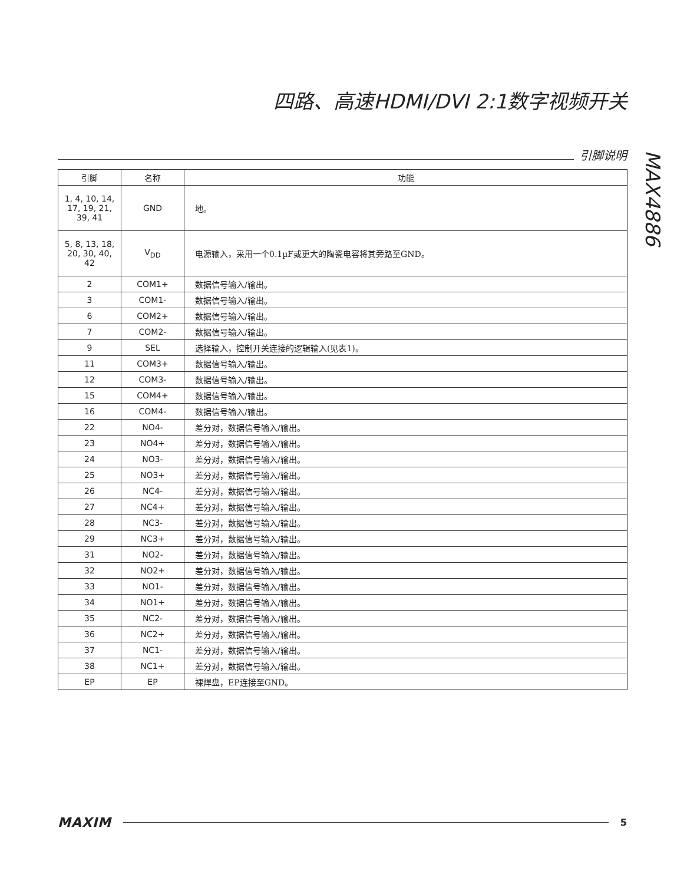四路、高速HDMI/DVI 2:1数字视频开关
引脚说明
MAX4886
| 引脚 | 名称 | 功能 |
| --- | --- | --- |
| 1, 4, 10, 14, 17, 19, 21, 39, 41 | GND | 地。 |
| 5, 8, 13, 18, 20, 30, 40, 42 | V<sub>DD</sub> | 电源输入，采用一个0.1µF或更大的陶瓷电容将其旁路至GND。 |
| 2 | COM1+ | 数据信号输入/输出。 |
| 3 | COM1- | 数据信号输入/输出。 |
| 6 | COM2+ | 数据信号输入/输出。 |
| 7 | COM2- | 数据信号输入/输出。 |
| 9 | SEL | 选择输入，控制开关连接的逻辑输入(见表1)。 |
| 11 | COM3+ | 数据信号输入/输出。 |
| 12 | COM3- | 数据信号输入/输出。 |
| 15 | COM4+ | 数据信号输入/输出。 |
| 16 | COM4- | 数据信号输入/输出。 |
| 22 | NO4- | 差分对，数据信号输入/输出。 |
| 23 | NO4+ | 差分对，数据信号输入/输出。 |
| 24 | NO3- | 差分对，数据信号输入/输出。 |
| 25 | NO3+ | 差分对，数据信号输入/输出。 |
| 26 | NC4- | 差分对，数据信号输入/输出。 |
| 27 | NC4+ | 差分对，数据信号输入/输出。 |
| 28 | NC3- | 差分对，数据信号输入/输出。 |
| 29 | NC3+ | 差分对，数据信号输入/输出。 |
| 31 | NO2- | 差分对，数据信号输入/输出。 |
| 32 | NO2+ | 差分对，数据信号输入/输出。 |
| 33 | NO1- | 差分对，数据信号输入/输出。 |
| 34 | NO1+ | 差分对，数据信号输入/输出。 |
| 35 | NC2- | 差分对，数据信号输入/输出。 |
| 36 | NC2+ | 差分对，数据信号输入/输出。 |
| 37 | NC1- | 差分对，数据信号输入/输出。 |
| 38 | NC1+ | 差分对，数据信号输入/输出。 |
| EP | EP | 裸焊盘，EP连接至GND。 |
MAXIM
5